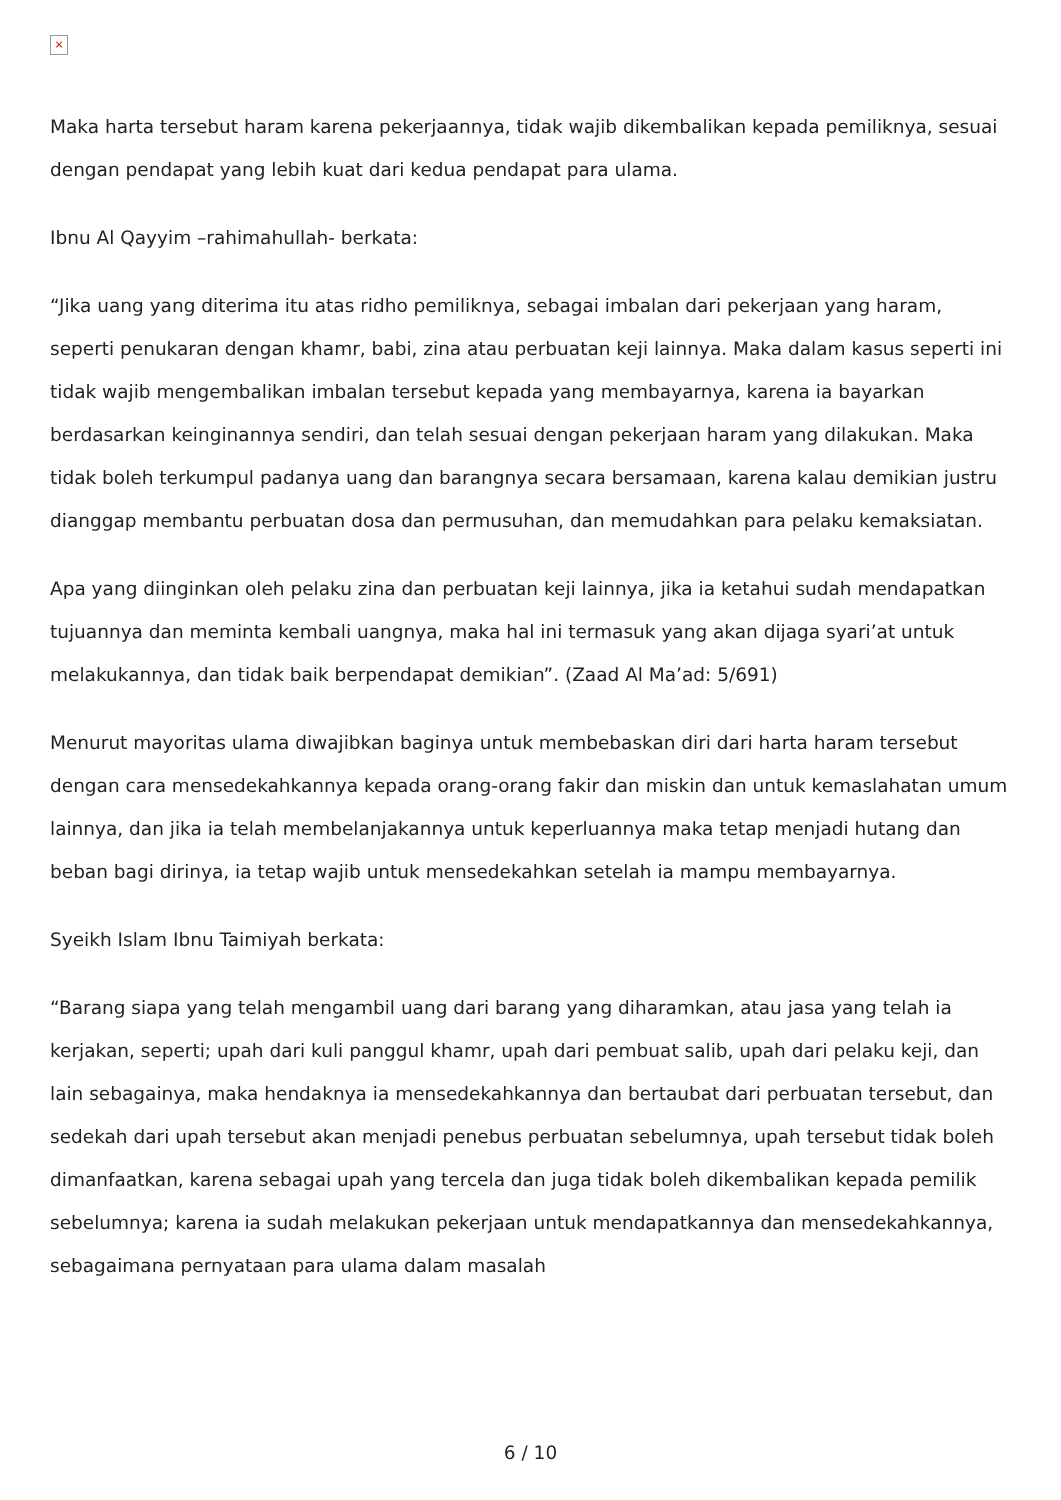×
Maka harta tersebut haram karena pekerjaannya, tidak wajib dikembalikan kepada pemiliknya, sesuai dengan pendapat yang lebih kuat dari kedua pendapat para ulama.
Ibnu Al Qayyim –rahimahullah- berkata:
“Jika uang yang diterima itu atas ridho pemiliknya, sebagai imbalan dari pekerjaan yang haram, seperti penukaran dengan khamr, babi, zina atau perbuatan keji lainnya. Maka dalam kasus seperti ini tidak wajib mengembalikan imbalan tersebut kepada yang membayarnya, karena ia bayarkan berdasarkan keinginannya sendiri, dan telah sesuai dengan pekerjaan haram yang dilakukan. Maka tidak boleh terkumpul padanya uang dan barangnya secara bersamaan, karena kalau demikian justru dianggap membantu perbuatan dosa dan permusuhan, dan memudahkan para pelaku kemaksiatan.
Apa yang diinginkan oleh pelaku zina dan perbuatan keji lainnya, jika ia ketahui sudah mendapatkan tujuannya dan meminta kembali uangnya, maka hal ini termasuk yang akan dijaga syari’at untuk melakukannya, dan tidak baik berpendapat demikian”. (Zaad Al Ma’ad: 5/691)
Menurut mayoritas ulama diwajibkan baginya untuk membebaskan diri dari harta haram tersebut dengan cara mensedekahkannya kepada orang-orang fakir dan miskin dan untuk kemaslahatan umum lainnya, dan jika ia telah membelanjakannya untuk keperluannya maka tetap menjadi hutang dan beban bagi dirinya, ia tetap wajib untuk mensedekahkan setelah ia mampu membayarnya.
Syeikh Islam Ibnu Taimiyah berkata:
“Barang siapa yang telah mengambil uang dari barang yang diharamkan, atau jasa yang telah ia kerjakan, seperti; upah dari kuli panggul khamr, upah dari pembuat salib, upah dari pelaku keji, dan lain sebagainya, maka hendaknya ia mensedekahkannya dan bertaubat dari perbuatan tersebut, dan sedekah dari upah tersebut akan menjadi penebus perbuatan sebelumnya, upah tersebut tidak boleh dimanfaatkan, karena sebagai upah yang tercela dan juga tidak boleh dikembalikan kepada pemilik sebelumnya; karena ia sudah melakukan pekerjaan untuk mendapatkannya dan mensedekahkannya, sebagaimana pernyataan para ulama dalam masalah
6 / 10